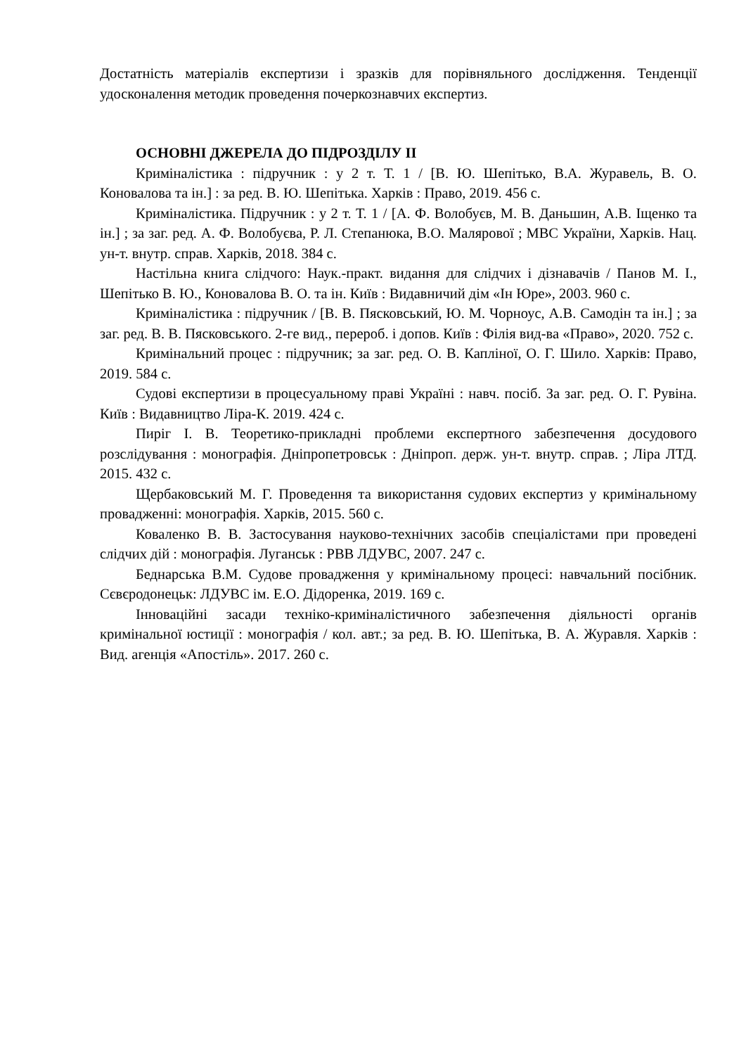Достатність матеріалів експертизи і зразків для порівняльного дослідження. Тенденції удосконалення методик проведення почеркознавчих експертиз.
ОСНОВНІ ДЖЕРЕЛА ДО ПІДРОЗДІЛУ ІІ
Криміналістика : підручник : у 2 т. Т. 1 / [В. Ю. Шепітько, В.А. Журавель, В. О. Коновалова та ін.] : за ред. В. Ю. Шепітька. Харків : Право, 2019. 456 с.
Криміналістика. Підручник : у 2 т. Т. 1 / [А. Ф. Волобуєв, М. В. Даньшин, А.В. Іщенко та ін.] ; за заг. ред. А. Ф. Волобуєва, Р. Л. Степанюка, В.О. Малярової ; МВС України, Харків. Нац. ун-т. внутр. справ. Харків, 2018. 384 с.
Настільна книга слідчого: Наук.-практ. видання для слідчих і дізнавачів / Панов М. І., Шепітько В. Ю., Коновалова В. О. та ін. Київ : Видавничий дім «Ін Юре», 2003. 960 с.
Криміналістика : підручник / [В. В. Пясковський, Ю. М. Чорноус, А.В. Самодін та ін.] ; за заг. ред. В. В. Пясковського. 2-ге вид., перероб. і допов. Київ : Філія вид-ва «Право», 2020. 752 с.
Кримінальний процес : підручник; за заг. ред. О. В. Капліної, О. Г. Шило. Харків: Право, 2019. 584 с.
Судові експертизи в процесуальному праві Україні : навч. посіб. За заг. ред. О. Г. Рувіна. Київ : Видавництво Ліра-К. 2019. 424 с.
Пиріг І. В. Теоретико-прикладні проблеми експертного забезпечення досудового розслідування : монографія. Дніпропетровськ : Дніпроп. держ. ун-т. внутр. справ. ; Ліра ЛТД. 2015. 432 с.
Щербаковський М. Г. Проведення та використання судових експертиз у кримінальному провадженні: монографія. Харків, 2015. 560 с.
Коваленко В. В. Застосування науково-технічних засобів спеціалістами при проведені слідчих дій : монографія. Луганськ : РВВ ЛДУВС, 2007. 247 с.
Беднарська В.М. Судове провадження у кримінальному процесі: навчальний посібник. Сєвєродонецьк: ЛДУВС ім. Е.О. Дідоренка, 2019. 169 с.
Інноваційні засади техніко-криміналістичного забезпечення діяльності органів кримінальної юстиції : монографія / кол. авт.; за ред. В. Ю. Шепітька, В. А. Журавля. Харків : Вид. агенція «Апостіль». 2017. 260 с.